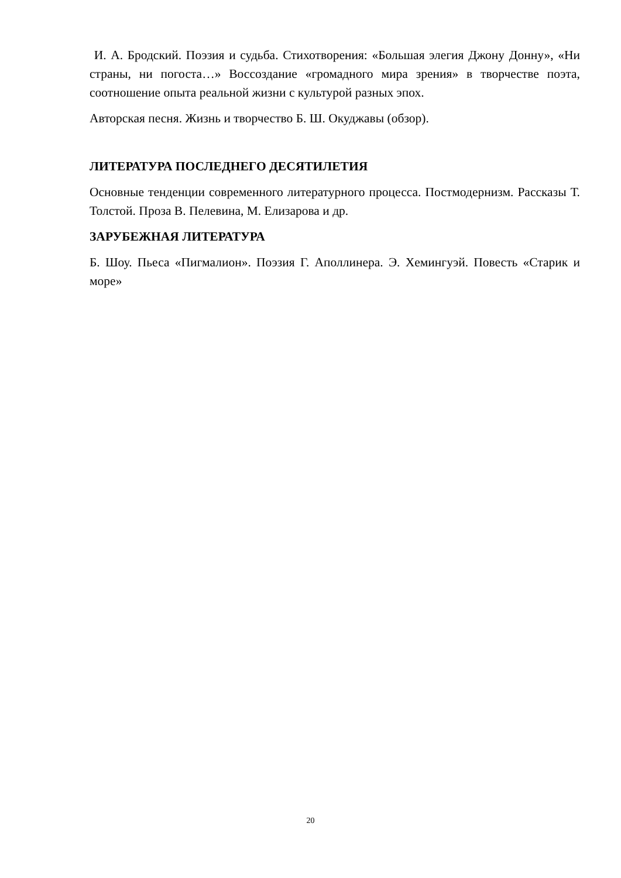И. А. Бродский. Поэзия и судьба. Стихотворения: «Большая элегия Джону Донну», «Ни страны, ни погоста…» Воссоздание «громадного мира зрения» в творчестве поэта, соотношение опыта реальной жизни с культурой разных эпох.
Авторская песня. Жизнь и творчество Б. Ш. Окуджавы (обзор).
ЛИТЕРАТУРА ПОСЛЕДНЕГО ДЕСЯТИЛЕТИЯ
Основные тенденции современного литературного процесса. Постмодернизм. Рассказы Т. Толстой. Проза В. Пелевина, М. Елизарова и др.
ЗАРУБЕЖНАЯ ЛИТЕРАТУРА
Б. Шоу. Пьеса «Пигмалион». Поэзия Г. Аполлинера. Э. Хемингуэй. Повесть «Старик и море»
20